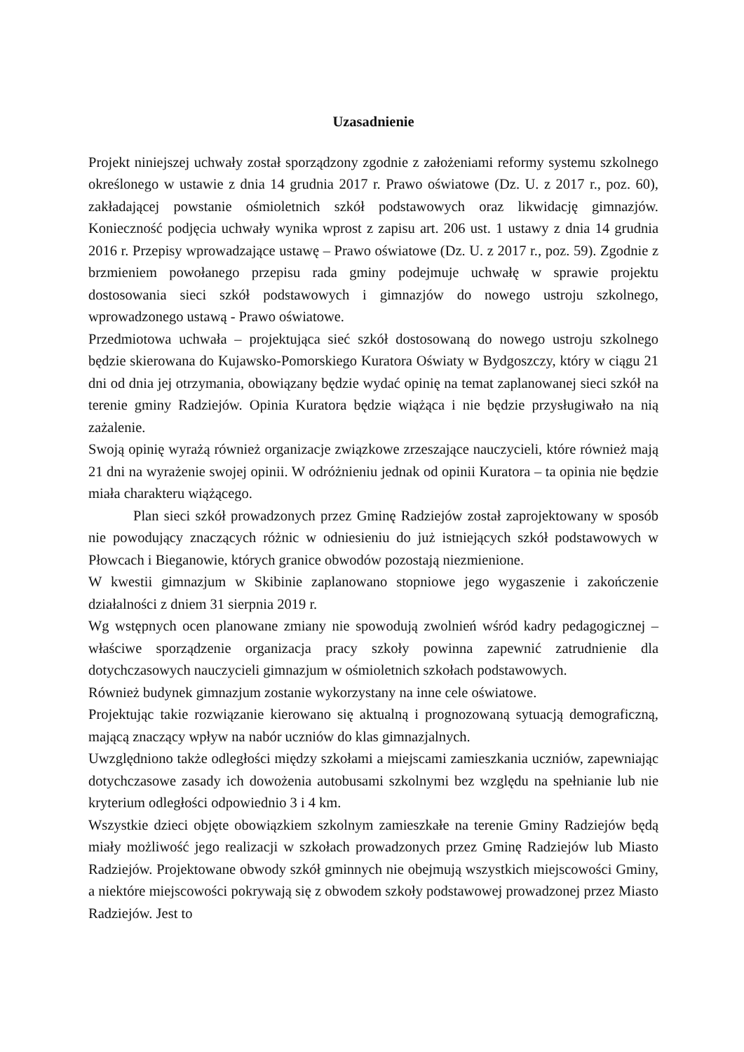Uzasadnienie
Projekt niniejszej uchwały został sporządzony zgodnie z założeniami reformy systemu szkolnego określonego w ustawie z dnia 14 grudnia 2017 r. Prawo oświatowe (Dz. U. z 2017 r., poz. 60), zakładającej powstanie ośmioletnich szkół podstawowych oraz likwidację gimnazjów. Konieczność podjęcia uchwały wynika wprost z zapisu art. 206 ust. 1 ustawy z dnia 14 grudnia 2016 r. Przepisy wprowadzające ustawę – Prawo oświatowe (Dz. U. z 2017 r., poz. 59). Zgodnie z brzmieniem powołanego przepisu rada gminy podejmuje uchwałę w sprawie projektu dostosowania sieci szkół podstawowych i gimnazjów do nowego ustroju szkolnego, wprowadzonego ustawą - Prawo oświatowe.
Przedmiotowa uchwała – projektująca sieć szkół dostosowaną do nowego ustroju szkolnego będzie skierowana do Kujawsko-Pomorskiego Kuratora Oświaty w Bydgoszczy, który w ciągu 21 dni od dnia jej otrzymania, obowiązany będzie wydać opinię na temat zaplanowanej sieci szkół na terenie gminy Radziejów. Opinia Kuratora będzie wiążąca i nie będzie przysługiwało na nią zażalenie.
Swoją opinię wyrażą również organizacje związkowe zrzeszające nauczycieli, które również mają 21 dni na wyrażenie swojej opinii. W odróżnieniu jednak od opinii Kuratora – ta opinia nie będzie miała charakteru wiążącego.
Plan sieci szkół prowadzonych przez Gminę Radziejów został zaprojektowany w sposób nie powodujący znaczących różnic w odniesieniu do już istniejących szkół podstawowych w Płowcach i Bieganowie, których granice obwodów pozostają niezmienione.
W kwestii gimnazjum w Skibinie zaplanowano stopniowe jego wygaszenie i zakończenie działalności z dniem 31 sierpnia 2019 r.
Wg wstępnych ocen planowane zmiany nie spowodują zwolnień wśród kadry pedagogicznej – właściwe sporządzenie organizacja pracy szkoły powinna zapewnić zatrudnienie dla dotychczasowych nauczycieli gimnazjum w ośmioletnich szkołach podstawowych.
Również budynek gimnazjum zostanie wykorzystany na inne cele oświatowe.
Projektując takie rozwiązanie kierowano się aktualną i prognozowaną sytuacją demograficzną, mającą znaczący wpływ na nabór uczniów do klas gimnazjalnych.
Uwzględniono także odległości między szkołami a miejscami zamieszkania uczniów, zapewniając dotychczasowe zasady ich dowożenia autobusami szkolnymi bez względu na spełnianie lub nie kryterium odległości odpowiednio 3 i 4 km.
Wszystkie dzieci objęte obowiązkiem szkolnym zamieszkałe na terenie Gminy Radziejów będą miały możliwość jego realizacji w szkołach prowadzonych przez Gminę Radziejów lub Miasto Radziejów. Projektowane obwody szkół gminnych nie obejmują wszystkich miejscowości Gminy, a niektóre miejscowości pokrywają się z obwodem szkoły podstawowej prowadzonej przez Miasto Radziejów. Jest to